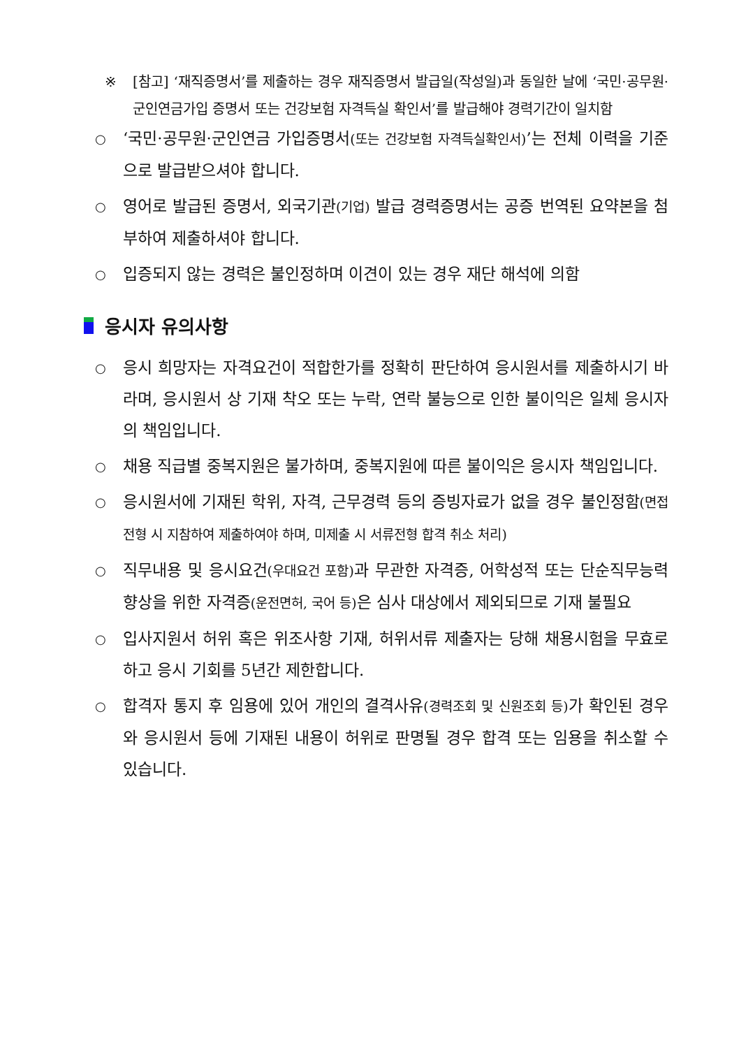※ [참고] ‘재직증명서’를 제출하는 경우 재직증명서 발급일(작성일)과 동일한 날에 ‘국민·공무원·군인연금가입 증명서 또는 건강보험 자격득실 확인서’를 발급해야 경력기간이 일치함
○
‘국민·공무원·군인연금 가입증명서(또는 건강보험 자격득실확인서)’는 전체 이력을 기준으로 발급받으셔야 합니다.
○
영어로 발급된 증명서, 외국기관(기업) 발급 경력증명서는 공증 번역된 요약본을 첨부하여 제출하셔야 합니다.
○
입증되지 않는 경력은 불인정하며 이견이 있는 경우 재단 해석에 의함
응시자 유의사항
○
응시 희망자는 자격요건이 적합한가를 정확히 판단하여 응시원서를 제출하시기 바라며, 응시원서 상 기재 착오 또는 누락, 연락 불능으로 인한 불이익은 일체 응시자의 책임입니다.
○
채용 직급별 중복지원은 불가하며, 중복지원에 따른 불이익은 응시자 책임입니다.
○
응시원서에 기재된 학위, 자격, 근무경력 등의 증빙자료가 없을 경우 불인정함(면접전형 시 지참하여 제출하여야 하며, 미제출 시 서류전형 합격 취소 처리)
○
직무내용 및 응시요건(우대요건 포함) 과 무관한 자격증, 어학성적 또는 단순직무능력 향상을 위한 자격증(운전면허, 국어 등) 은 심사 대상에서 제외되므로 기재 불필요
○
입사지원서 허위 혹은 위조사항 기재, 허위서류 제출자는 당해 채용시험을 무효로 하고 응시 기회를 5년간 제한합니다.
○
합격자 통지 후 임용에 있어 개인의 결격사유(경력조회 및 신원조회 등) 가 확인된 경우와 응시원서 등에 기재된 내용이 허위로 판명될 경우 합격 또는 임용을 취소할 수 있습니다.